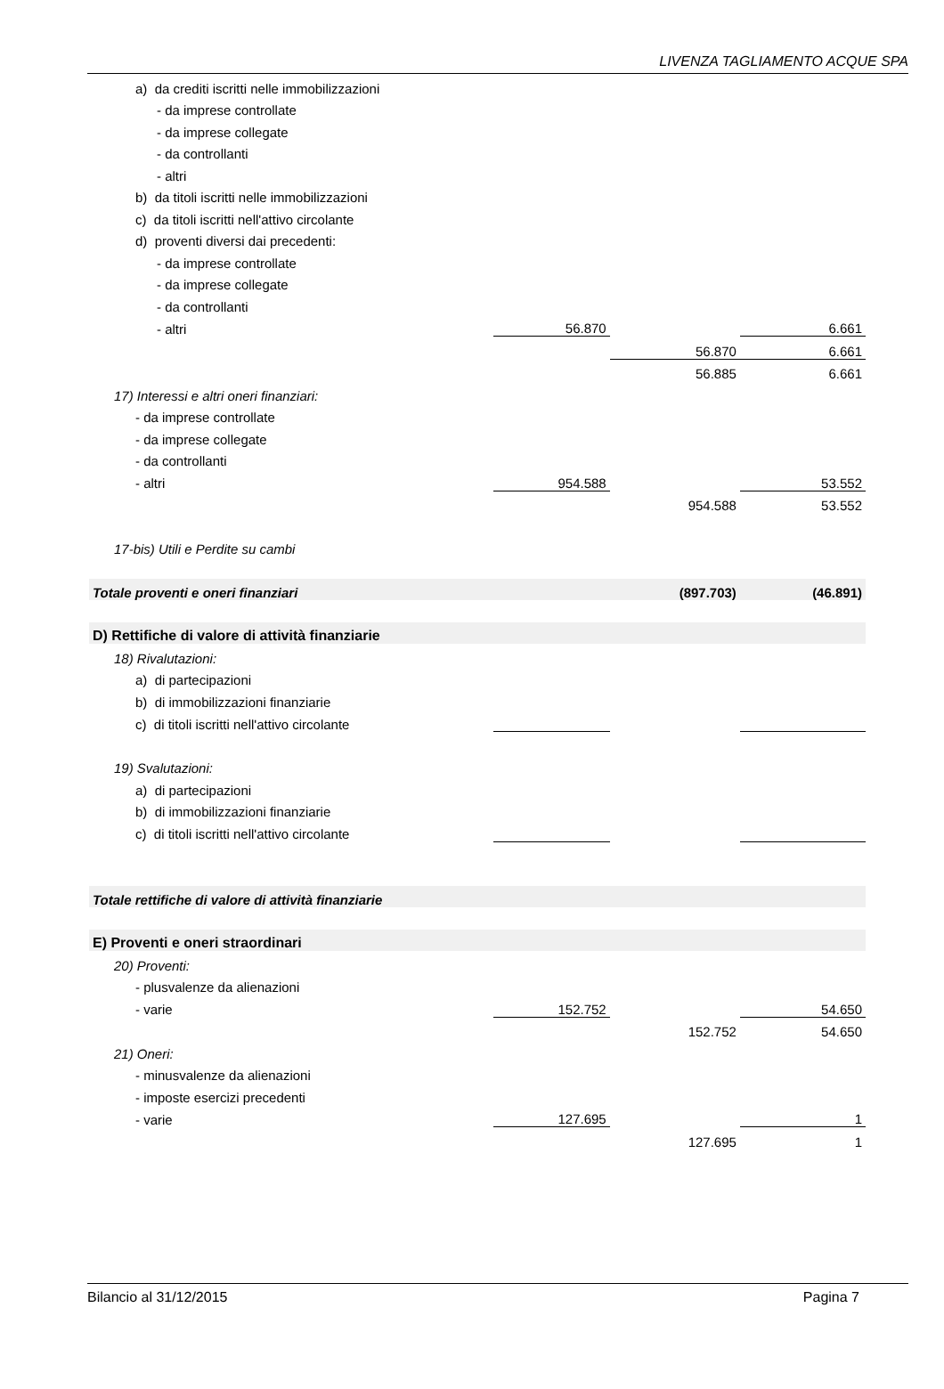LIVENZA TAGLIAMENTO ACQUE SPA
| a) da crediti iscritti nelle immobilizzazioni | | | |
| - da imprese controllate | | | |
| - da imprese collegate | | | |
| - da controllanti | | | |
| - altri | | | |
| b) da titoli iscritti nelle immobilizzazioni | | | |
| c) da titoli iscritti nell'attivo circolante | | | |
| d) proventi diversi dai precedenti: | | | |
| - da imprese controllate | | | |
| - da imprese collegate | | | |
| - da controllanti | | | |
| - altri | 56.870 | | 6.661 |
| | | 56.870 | 6.661 |
| | | 56.885 | 6.661 |
| 17) Interessi e altri oneri finanziari: | | | |
| - da imprese controllate | | | |
| - da imprese collegate | | | |
| - da controllanti | | | |
| - altri | 954.588 | | 53.552 |
| | | 954.588 | 53.552 |
| 17-bis) Utili e Perdite su cambi | | | |
| Totale proventi e oneri finanziari | | (897.703) | (46.891) |
| D) Rettifiche di valore di attività finanziarie | | | |
| 18) Rivalutazioni: | | | |
| a) di partecipazioni | | | |
| b) di immobilizzazioni finanziarie | | | |
| c) di titoli iscritti nell'attivo circolante | | | |
| 19) Svalutazioni: | | | |
| a) di partecipazioni | | | |
| b) di immobilizzazioni finanziarie | | | |
| c) di titoli iscritti nell'attivo circolante | | | |
| Totale rettifiche di valore di attività finanziarie | | | |
| E) Proventi e oneri straordinari | | | |
| 20) Proventi: | | | |
| - plusvalenze da alienazioni | | | |
| - varie | 152.752 | | 54.650 |
| | | 152.752 | 54.650 |
| 21) Oneri: | | | |
| - minusvalenze da alienazioni | | | |
| - imposte esercizi precedenti | | | |
| - varie | 127.695 | | 1 |
| | | 127.695 | 1 |
Bilancio al 31/12/2015 Pagina 7